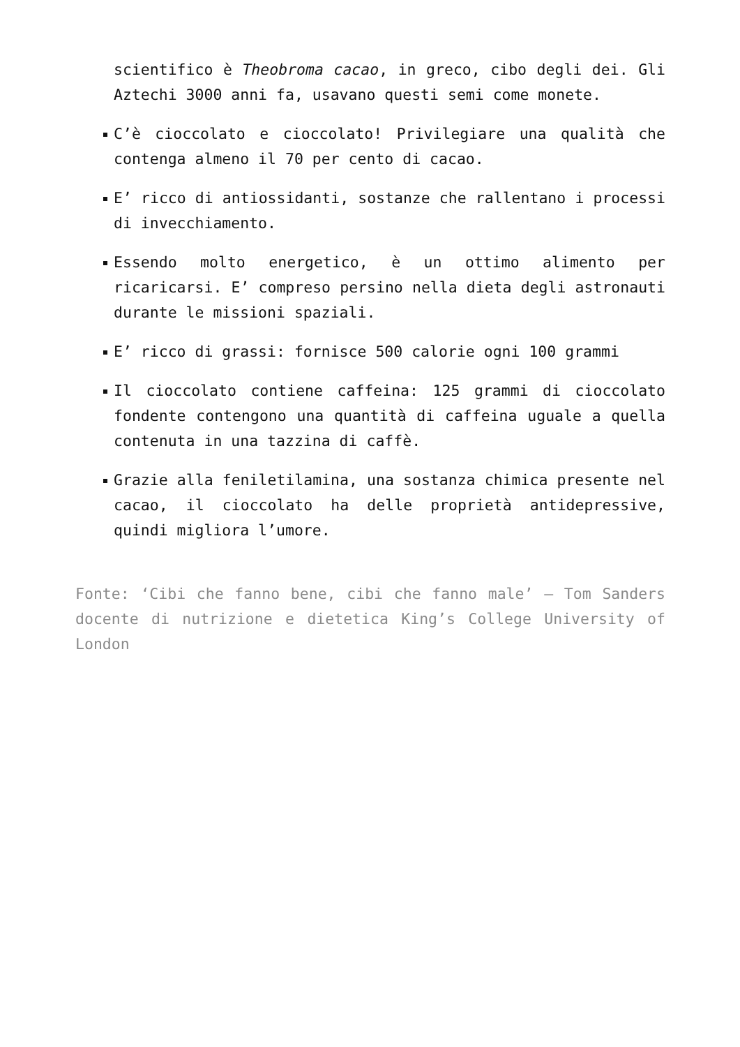scientifico è Theobroma cacao, in greco, cibo degli dei. Gli Aztechi 3000 anni fa, usavano questi semi come monete.
C’è cioccolato e cioccolato! Privilegiare una qualità che contenga almeno il 70 per cento di cacao.
E’ ricco di antiossidanti, sostanze che rallentano i processi di invecchiamento.
Essendo molto energetico, è un ottimo alimento per ricaricarsi. E’ compreso persino nella dieta degli astronauti durante le missioni spaziali.
E’ ricco di grassi: fornisce 500 calorie ogni 100 grammi
Il cioccolato contiene caffeina: 125 grammi di cioccolato fondente contengono una quantità di caffeina uguale a quella contenuta in una tazzina di caffè.
Grazie alla feniletilamina, una sostanza chimica presente nel cacao, il cioccolato ha delle proprietà antidepressive, quindi migliora l’umore.
Fonte: ‘Cibi che fanno bene, cibi che fanno male’ – Tom Sanders docente di nutrizione e dietetica King’s College University of London